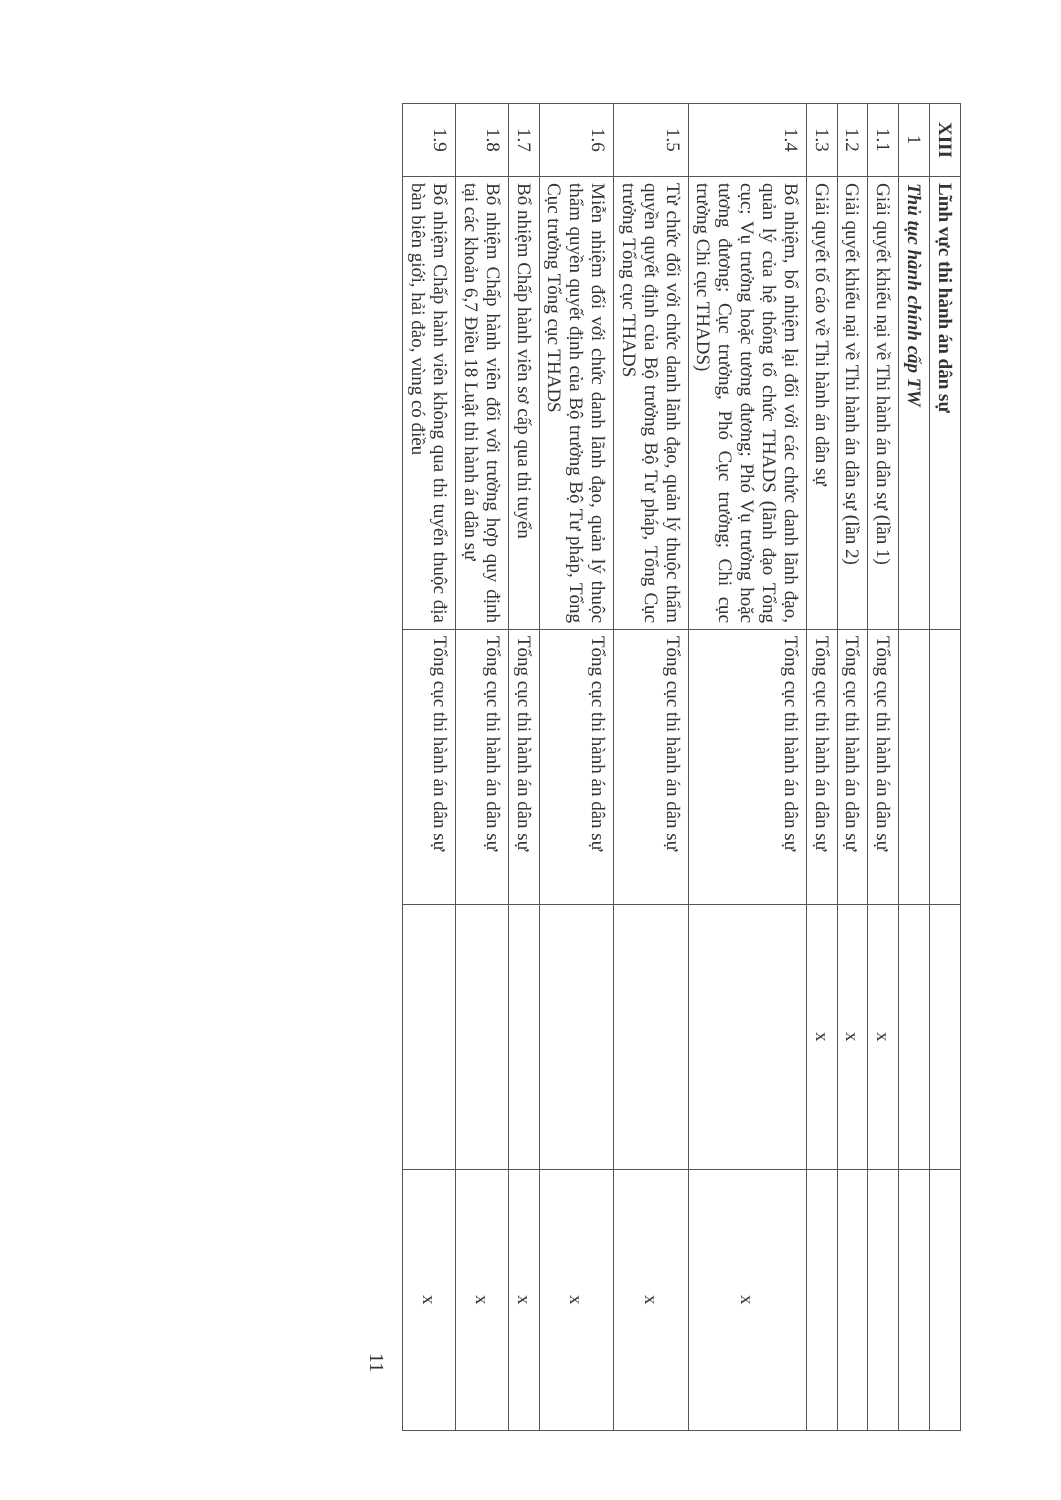| XIII | Lĩnh vực thi hành án dân sự | | | |
| 1 | Thủ tục hành chính cấp TW | | | |
| 1.1 | Giải quyết khiếu nại về Thi hành án dân sự (lần 1) | Tổng cục thi hành án dân sự | x | |
| 1.2 | Giải quyết khiếu nại về Thi hành án dân sự (lần 2) | Tổng cục thi hành án dân sự | x | |
| 1.3 | Giải quyết tố cáo về Thi hành án dân sự | Tổng cục thi hành án dân sự | x | |
| 1.4 | Bổ nhiệm, bổ nhiệm lại đối với các chức danh lãnh đạo, quản lý của hệ thống tổ chức THADS (lãnh đạo Tổng cục; Vụ trưởng hoặc tương đương; Phó Vụ trưởng hoặc tương đương; Cục trưởng, Phó Cục trưởng; Chi cục trưởng Chi cục THADS) | Tổng cục thi hành án dân sự | | x |
| 1.5 | Từ chức đối với chức danh lãnh đạo, quản lý thuộc thẩm quyền quyết định của Bộ trưởng Bộ Tư pháp, Tổng Cục trưởng Tổng cục THADS | Tổng cục thi hành án dân sự | | x |
| 1.6 | Miễn nhiệm đối với chức danh lãnh đạo, quản lý thuộc thẩm quyền quyết định của Bộ trưởng Bộ Tư pháp, Tổng Cục trưởng Tổng cục THADS | Tổng cục thi hành án dân sự | | x |
| 1.7 | Bổ nhiệm Chấp hành viên sơ cấp qua thi tuyển | Tổng cục thi hành án dân sự | | x |
| 1.8 | Bổ nhiệm Chấp hành viên đối với trường hợp quy định tại các khoản 6,7 Điều 18 Luật thi hành án dân sự | Tổng cục thi hành án dân sự | | x |
| 1.9 | Bổ nhiệm Chấp hành viên không qua thi tuyển thuộc địa bàn biên giới, hải đảo, vùng có điều | Tổng cục thi hành án dân sự | | x |
11